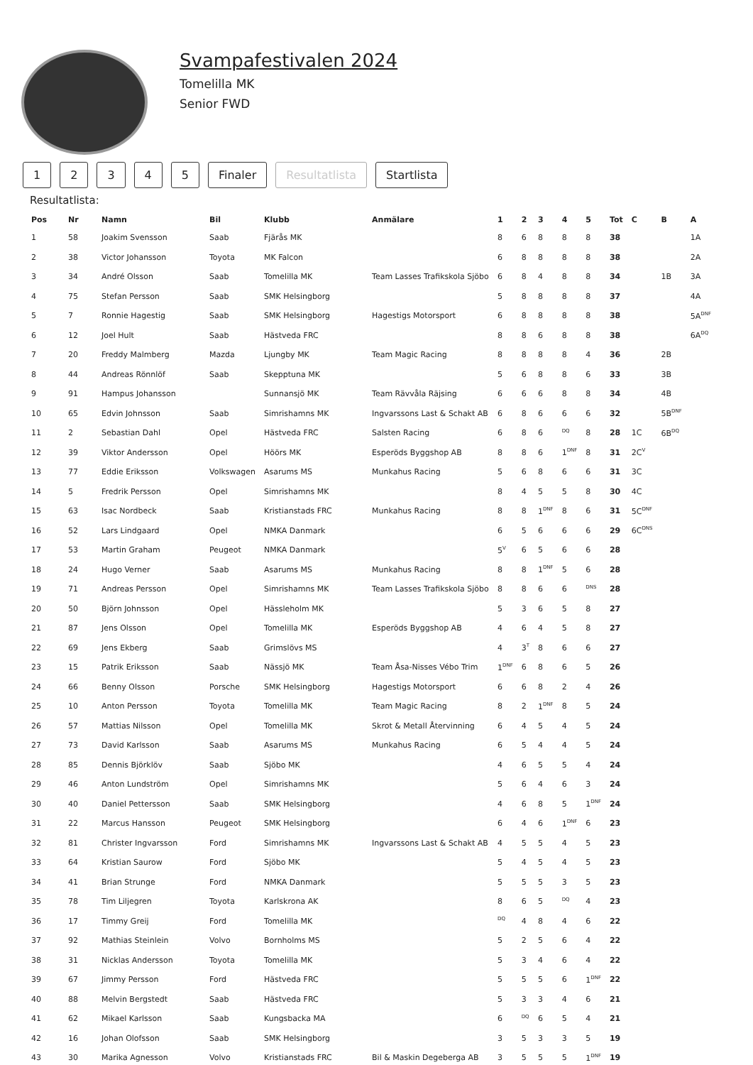Svampafestivalen 2024
Tomelilla MK
Senior FWD
12345 Finaler Resultatlista Startlista
Resultatlista:
| Pos | Nr | Namn | Bil | Klubb | Anmälare | 1 | 2 | 3 | 4 | 5 | Tot | C | B | A |
| --- | --- | --- | --- | --- | --- | --- | --- | --- | --- | --- | --- | --- | --- | --- |
| 1 | 58 | Joakim Svensson | Saab | Fjärås MK | | 8 | 6 | 8 | 8 | 8 | 38 | | | 1A |
| 2 | 38 | Victor Johansson | Toyota | MK Falcon | | 6 | 8 | 8 | 8 | 8 | 38 | | | 2A |
| 3 | 34 | André Olsson | Saab | Tomelilla MK | Team Lasses Trafikskola Sjöbo | 6 | 8 | 4 | 8 | 8 | 34 | | 1B | 3A |
| 4 | 75 | Stefan Persson | Saab | SMK Helsingborg | | 5 | 8 | 8 | 8 | 8 | 37 | | | 4A |
| 5 | 7 | Ronnie Hagestig | Saab | SMK Helsingborg | Hagestigs Motorsport | 6 | 8 | 8 | 8 | 8 | 38 | | | 5A<sup>DNF</sup> |
| 6 | 12 | Joel Hult | Saab | Hästveda FRC | | 8 | 8 | 6 | 8 | 8 | 38 | | | 6A<sup>DQ</sup> |
| 7 | 20 | Freddy Malmberg | Mazda | Ljungby MK | Team Magic Racing | 8 | 8 | 8 | 8 | 4 | 36 | | 2B | |
| 8 | 44 | Andreas Rönnlöf | Saab | Skepptuna MK | | 5 | 6 | 8 | 8 | 6 | 33 | | 3B | |
| 9 | 91 | Hampus Johansson | | Sunnansjö MK | Team Rävvåla Räjsing | 6 | 6 | 6 | 8 | 8 | 34 | | 4B | |
| 10 | 65 | Edvin Johnsson | Saab | Simrishamns MK | Ingvarssons Last & Schakt AB | 6 | 8 | 6 | 6 | 6 | 32 | | 5B<sup>DNF</sup> | |
| 11 | 2 | Sebastian Dahl | Opel | Hästveda FRC | Salsten Racing | 6 | 8 | 6 | <sup>DQ</sup> | 8 | 28 | 1C | 6B<sup>DQ</sup> | |
| 12 | 39 | Viktor Andersson | Opel | Höörs MK | Esperöds Byggshop AB | 8 | 8 | 6 | 1<sup>DNF</sup> | 8 | 31 | 2C<sup>V</sup> | | |
| 13 | 77 | Eddie Eriksson | Volkswagen | Asarums MS | Munkahus Racing | 5 | 6 | 8 | 6 | 6 | 31 | 3C | | |
| 14 | 5 | Fredrik Persson | Opel | Simrishamns MK | | 8 | 4 | 5 | 5 | 8 | 30 | 4C | | |
| 15 | 63 | Isac Nordbeck | Saab | Kristianstads FRC | Munkahus Racing | 8 | 8 | 1<sup>DNF</sup> | 8 | 6 | 31 | 5C<sup>DNF</sup> | | |
| 16 | 52 | Lars Lindgaard | Opel | NMKA Danmark | | 6 | 5 | 6 | 6 | 6 | 29 | 6C<sup>DNS</sup> | | |
| 17 | 53 | Martin Graham | Peugeot | NMKA Danmark | | 5<sup>V</sup> | 6 | 5 | 6 | 6 | 28 | | | |
| 18 | 24 | Hugo Verner | Saab | Asarums MS | Munkahus Racing | 8 | 8 | 1<sup>DNF</sup> | 5 | 6 | 28 | | | |
| 19 | 71 | Andreas Persson | Opel | Simrishamns MK | Team Lasses Trafikskola Sjöbo | 8 | 8 | 6 | 6 | <sup>DNS</sup> | 28 | | | |
| 20 | 50 | Björn Johnsson | Opel | Hässleholm MK | | 5 | 3 | 6 | 5 | 8 | 27 | | | |
| 21 | 87 | Jens Olsson | Opel | Tomelilla MK | Esperöds Byggshop AB | 4 | 6 | 4 | 5 | 8 | 27 | | | |
| 22 | 69 | Jens Ekberg | Saab | Grimslövs MS | | 4 | 3<sup>T</sup> | 8 | 6 | 6 | 27 | | | |
| 23 | 15 | Patrik Eriksson | Saab | Nässjö MK | Team Åsa-Nisses Vébo Trim | 1<sup>DNF</sup> | 6 | 8 | 6 | 5 | 26 | | | |
| 24 | 66 | Benny Olsson | Porsche | SMK Helsingborg | Hagestigs Motorsport | 6 | 6 | 8 | 2 | 4 | 26 | | | |
| 25 | 10 | Anton Persson | Toyota | Tomelilla MK | Team Magic Racing | 8 | 2 | 1<sup>DNF</sup> | 8 | 5 | 24 | | | |
| 26 | 57 | Mattias Nilsson | Opel | Tomelilla MK | Skrot & Metall Återvinning | 6 | 4 | 5 | 4 | 5 | 24 | | | |
| 27 | 73 | David Karlsson | Saab | Asarums MS | Munkahus Racing | 6 | 5 | 4 | 4 | 5 | 24 | | | |
| 28 | 85 | Dennis Björklöv | Saab | Sjöbo MK | | 4 | 6 | 5 | 5 | 4 | 24 | | | |
| 29 | 46 | Anton Lundström | Opel | Simrishamns MK | | 5 | 6 | 4 | 6 | 3 | 24 | | | |
| 30 | 40 | Daniel Pettersson | Saab | SMK Helsingborg | | 4 | 6 | 8 | 5 | 1<sup>DNF</sup> | 24 | | | |
| 31 | 22 | Marcus Hansson | Peugeot | SMK Helsingborg | | 6 | 4 | 6 | 1<sup>DNF</sup> | 6 | 23 | | | |
| 32 | 81 | Christer Ingvarsson | Ford | Simrishamns MK | Ingvarssons Last & Schakt AB | 4 | 5 | 5 | 4 | 5 | 23 | | | |
| 33 | 64 | Kristian Saurow | Ford | Sjöbo MK | | 5 | 4 | 5 | 4 | 5 | 23 | | | |
| 34 | 41 | Brian Strunge | Ford | NMKA Danmark | | 5 | 5 | 5 | 3 | 5 | 23 | | | |
| 35 | 78 | Tim Liljegren | Toyota | Karlskrona AK | | 8 | 6 | 5 | <sup>DQ</sup> | 4 | 23 | | | |
| 36 | 17 | Timmy Greij | Ford | Tomelilla MK | | <sup>DQ</sup> | 4 | 8 | 4 | 6 | 22 | | | |
| 37 | 92 | Mathias Steinlein | Volvo | Bornholms MS | | 5 | 2 | 5 | 6 | 4 | 22 | | | |
| 38 | 31 | Nicklas Andersson | Toyota | Tomelilla MK | | 5 | 3 | 4 | 6 | 4 | 22 | | | |
| 39 | 67 | Jimmy Persson | Ford | Hästveda FRC | | 5 | 5 | 5 | 6 | 1<sup>DNF</sup> | 22 | | | |
| 40 | 88 | Melvin Bergstedt | Saab | Hästveda FRC | | 5 | 3 | 3 | 4 | 6 | 21 | | | |
| 41 | 62 | Mikael Karlsson | Saab | Kungsbacka MA | | 6 | <sup>DQ</sup> | 6 | 5 | 4 | 21 | | | |
| 42 | 16 | Johan Olofsson | Saab | SMK Helsingborg | | 3 | 5 | 3 | 3 | 5 | 19 | | | |
| 43 | 30 | Marika Agnesson | Volvo | Kristianstads FRC | Bil & Maskin Degeberga AB | 3 | 5 | 5 | 5 | 1<sup>DNF</sup> | 19 | | | |